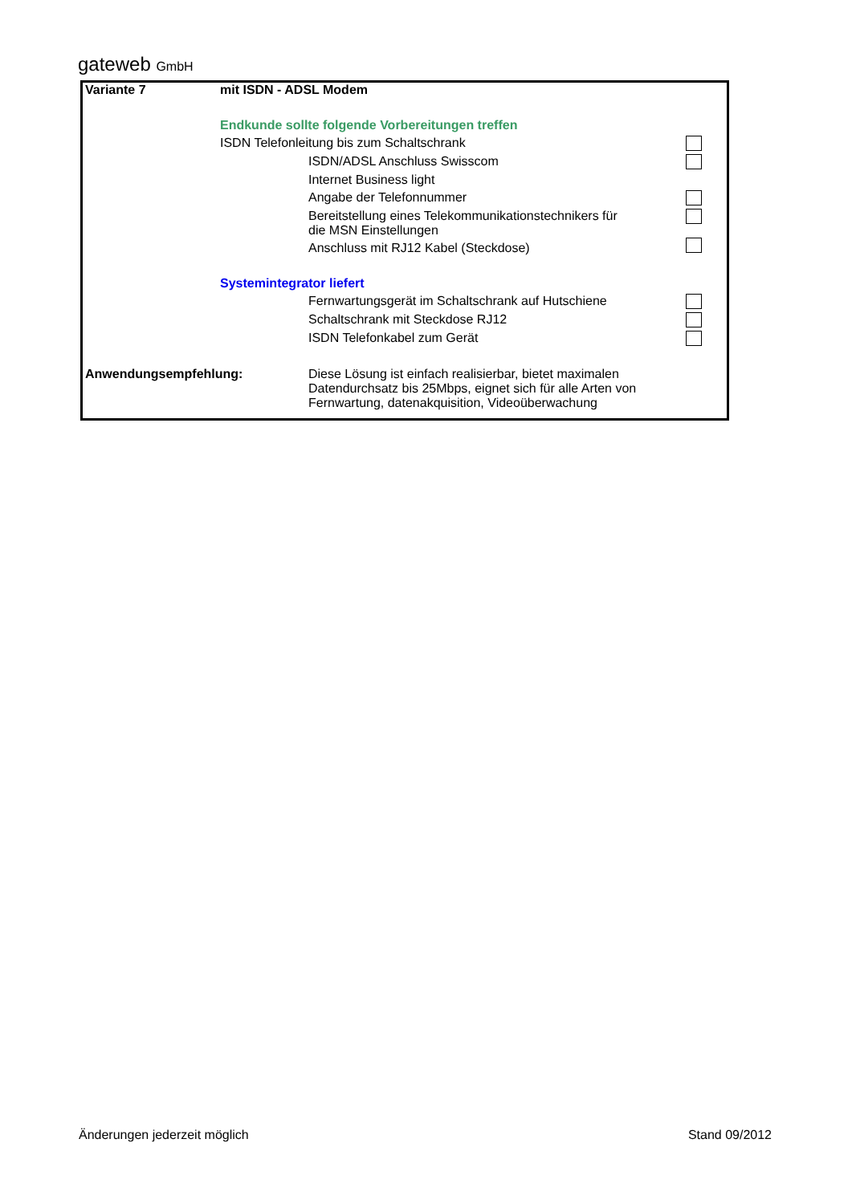gateweb GmbH
| Variante 7 | mit ISDN - ADSL Modem | | |
| | Endkunde sollte folgende Vorbereitungen treffen | | |
| | ISDN Telefonleitung bis zum Schaltschrank | | |
| | | ISDN/ADSL Anschluss Swisscom | |
| | | Internet Business light | |
| | | Angabe der Telefonnummer | |
| | | Bereitstellung eines Telekommunikationstechnikers für die MSN Einstellungen | |
| | | Anschluss mit RJ12 Kabel (Steckdose) | |
| | Systemintegrator liefert | | |
| | | Fernwartungsgerät im Schaltschrank auf Hutschiene | |
| | | Schaltschrank mit Steckdose RJ12 | |
| | | ISDN Telefonkabel zum Gerät | |
| Anwendungsempfehlung: | | Diese Lösung ist einfach realisierbar, bietet maximalen Datendurchsatz bis 25Mbps, eignet sich für alle Arten von Fernwartung, datenakquisition, Videoüberwachung | |
Änderungen jederzeit möglich Stand 09/2012